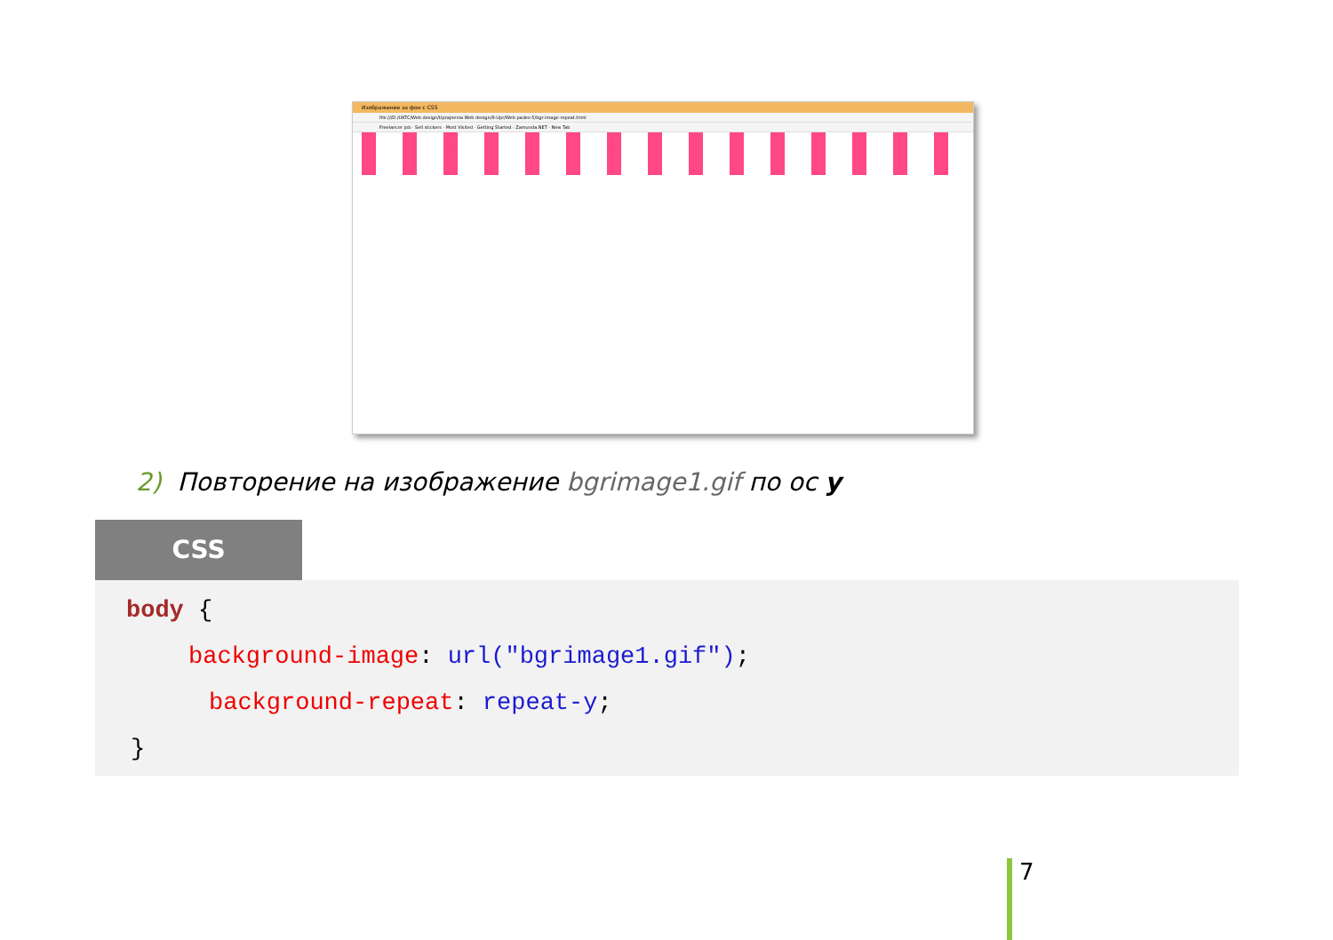Изображение за фон с CSS
file:///D:/UKTC/Web design/Uprajnenia Web design/6-Upr/Web pades-5/bgr-image-repeat.html
Freelancer job · Sell stickers · Most Visited · Getting Started · Zamunda.NET · New Tab
2) Повторение на изображение bgrimage1.gif по ос y
CSS
body {
background-image: url("bgrimage1.gif");
background-repeat: repeat-y;
}
7